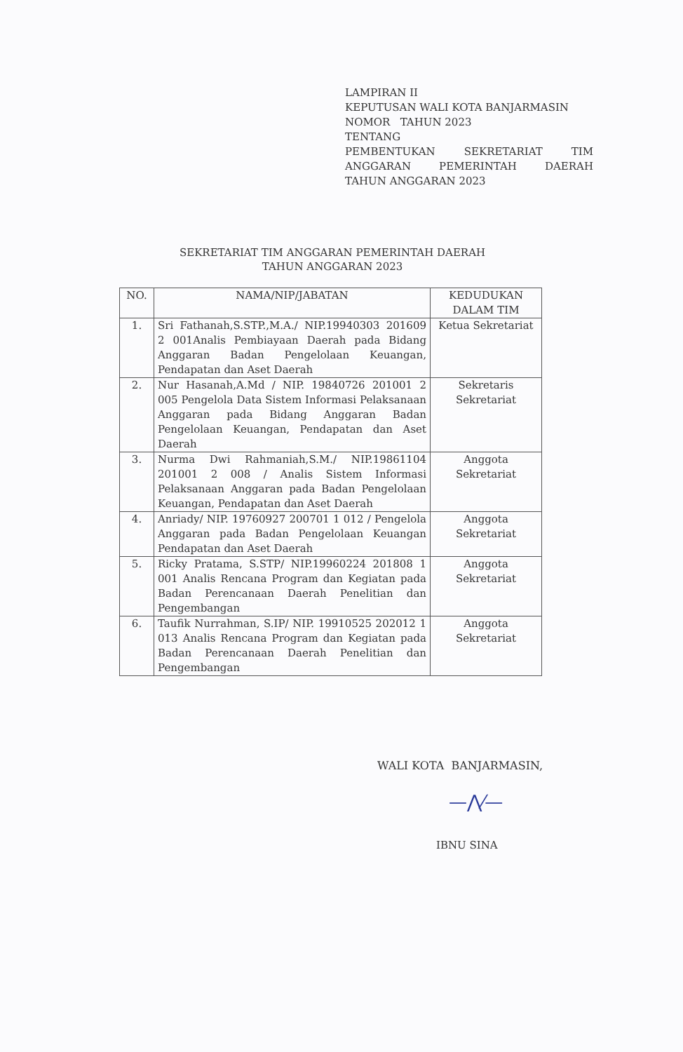LAMPIRAN II
KEPUTUSAN WALI KOTA BANJARMASIN
NOMOR TAHUN 2023
TENTANG
PEMBENTUKAN SEKRETARIAT TIM ANGGARAN PEMERINTAH DAERAH
TAHUN ANGGARAN 2023
SEKRETARIAT TIM ANGGARAN PEMERINTAH DAERAH
TAHUN ANGGARAN 2023
| NO. | NAMA/NIP/JABATAN | KEDUDUKAN DALAM TIM |
| --- | --- | --- |
| 1. | Sri Fathanah,S.STP.,M.A./ NIP.19940303 201609 2 001Analis Pembiayaan Daerah pada Bidang Anggaran Badan Pengelolaan Keuangan, Pendapatan dan Aset Daerah | Ketua Sekretariat |
| 2. | Nur Hasanah,A.Md / NIP. 19840726 201001 2 005 Pengelola Data Sistem Informasi Pelaksanaan Anggaran pada Bidang Anggaran Badan Pengelolaan Keuangan, Pendapatan dan Aset Daerah | Sekretaris Sekretariat |
| 3. | Nurma Dwi Rahmaniah,S.M./ NIP.19861104 201001 2 008 / Analis Sistem Informasi Pelaksanaan Anggaran pada Badan Pengelolaan Keuangan, Pendapatan dan Aset Daerah | Anggota Sekretariat |
| 4. | Anriady/ NIP. 19760927 200701 1 012 / Pengelola Anggaran pada Badan Pengelolaan Keuangan Pendapatan dan Aset Daerah | Anggota Sekretariat |
| 5. | Ricky Pratama, S.STP/ NIP.19960224 201808 1 001 Analis Rencana Program dan Kegiatan pada Badan Perencanaan Daerah Penelitian dan Pengembangan | Anggota Sekretariat |
| 6. | Taufik Nurrahman, S.IP/ NIP. 19910525 202012 1 013 Analis Rencana Program dan Kegiatan pada Badan Perencanaan Daerah Penelitian dan Pengembangan | Anggota Sekretariat |
WALI KOTA BANJARMASIN,
—⋀⁄—
IBNU SINA